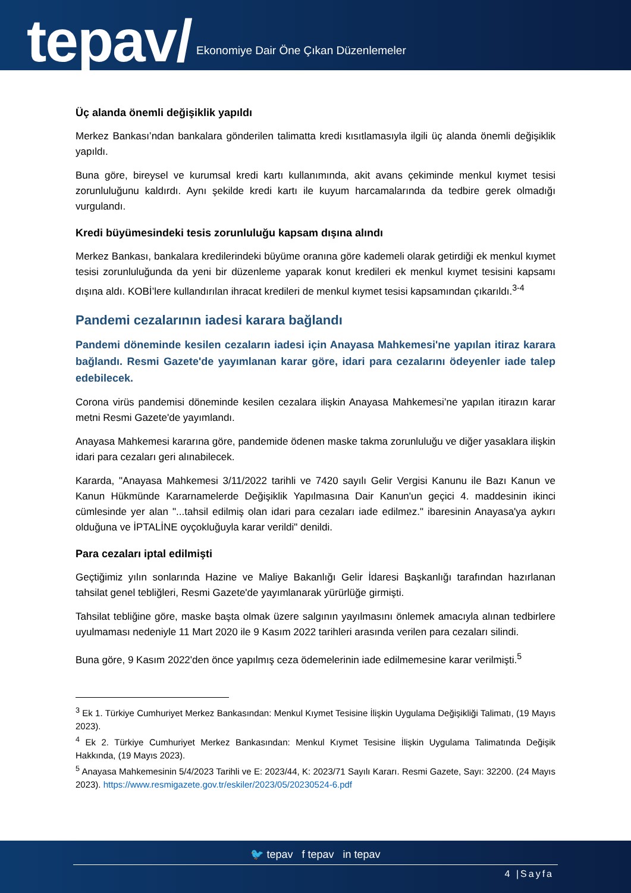tepav/ Ekonomiye Dair Öne Çıkan Düzenlemeler
Üç alanda önemli değişiklik yapıldı
Merkez Bankası’ndan bankalara gönderilen talimatta kredi kısıtlamasıyla ilgili üç alanda önemli değişiklik yapıldı.
Buna göre, bireysel ve kurumsal kredi kartı kullanımında, akit avans çekiminde menkul kıymet tesisi zorunluluğunu kaldırdı. Aynı şekilde kredi kartı ile kuyum harcamalarında da tedbire gerek olmadığı vurgulandı.
Kredi büyümesindeki tesis zorunluluğu kapsam dışına alındı
Merkez Bankası, bankalara kredilerindeki büyüme oranına göre kademeli olarak getirdiği ek menkul kıymet tesisi zorunluluğunda da yeni bir düzenleme yaparak konut kredileri ek menkul kıymet tesisini kapsamı dışına aldı. KOBİ’lere kullandırılan ihracat kredileri de menkul kıymet tesisi kapsamından çıkarıldı.<sup>3-4</sup>
Pandemi cezalarının iadesi karara bağlandı
Pandemi döneminde kesilen cezaların iadesi için Anayasa Mahkemesi'ne yapılan itiraz karara bağlandı. Resmi Gazete'de yayımlanan karar göre, idari para cezalarını ödeyenler iade talep edebilecek.
Corona virüs pandemisi döneminde kesilen cezalara ilişkin Anayasa Mahkemesi’ne yapılan itirazın karar metni Resmi Gazete'de yayımlandı.
Anayasa Mahkemesi kararına göre, pandemide ödenen maske takma zorunluluğu ve diğer yasaklara ilişkin idari para cezaları geri alınabilecek.
Kararda, "Anayasa Mahkemesi 3/11/2022 tarihli ve 7420 sayılı Gelir Vergisi Kanunu ile Bazı Kanun ve Kanun Hükmünde Kararnamelerde Değişiklik Yapılmasına Dair Kanun'un geçici 4. maddesinin ikinci cümlesinde yer alan "...tahsil edilmiş olan idari para cezaları iade edilmez." ibaresinin Anayasa'ya aykırı olduğuna ve İPTALİNE oyçokluğuyla karar verildi" denildi.
Para cezaları iptal edilmişti
Geçtiğimiz yılın sonlarında Hazine ve Maliye Bakanlığı Gelir İdaresi Başkanlığı tarafından hazırlanan tahsilat genel tebliğleri, Resmi Gazete'de yayımlanarak yürürlüğe girmişti.
Tahsilat tebliğine göre, maske başta olmak üzere salgının yayılmasını önlemek amacıyla alınan tedbirlere uyulmaması nedeniyle 11 Mart 2020 ile 9 Kasım 2022 tarihleri arasında verilen para cezaları silindi.
Buna göre, 9 Kasım 2022'den önce yapılmış ceza ödemelerinin iade edilmemesine karar verilmişti.<sup>5</sup>
<sup>3</sup> Ek 1. Türkiye Cumhuriyet Merkez Bankasından: Menkul Kıymet Tesisine İlişkin Uygulama Değişikliği Talimatı, (19 Mayıs 2023).
<sup>4</sup> Ek 2. Türkiye Cumhuriyet Merkez Bankasından: Menkul Kıymet Tesisine İlişkin Uygulama Talimatında Değişik Hakkında, (19 Mayıs 2023).
<sup>5</sup> Anayasa Mahkemesinin 5/4/2023 Tarihli ve E: 2023/44, K: 2023/71 Sayılı Kararı. Resmi Gazete, Sayı: 32200. (24 Mayıs 2023). https://www.resmigazete.gov.tr/eskiler/2023/05/20230524-6.pdf
🐦 tepav f tepav in tepav
4 |Sayfa